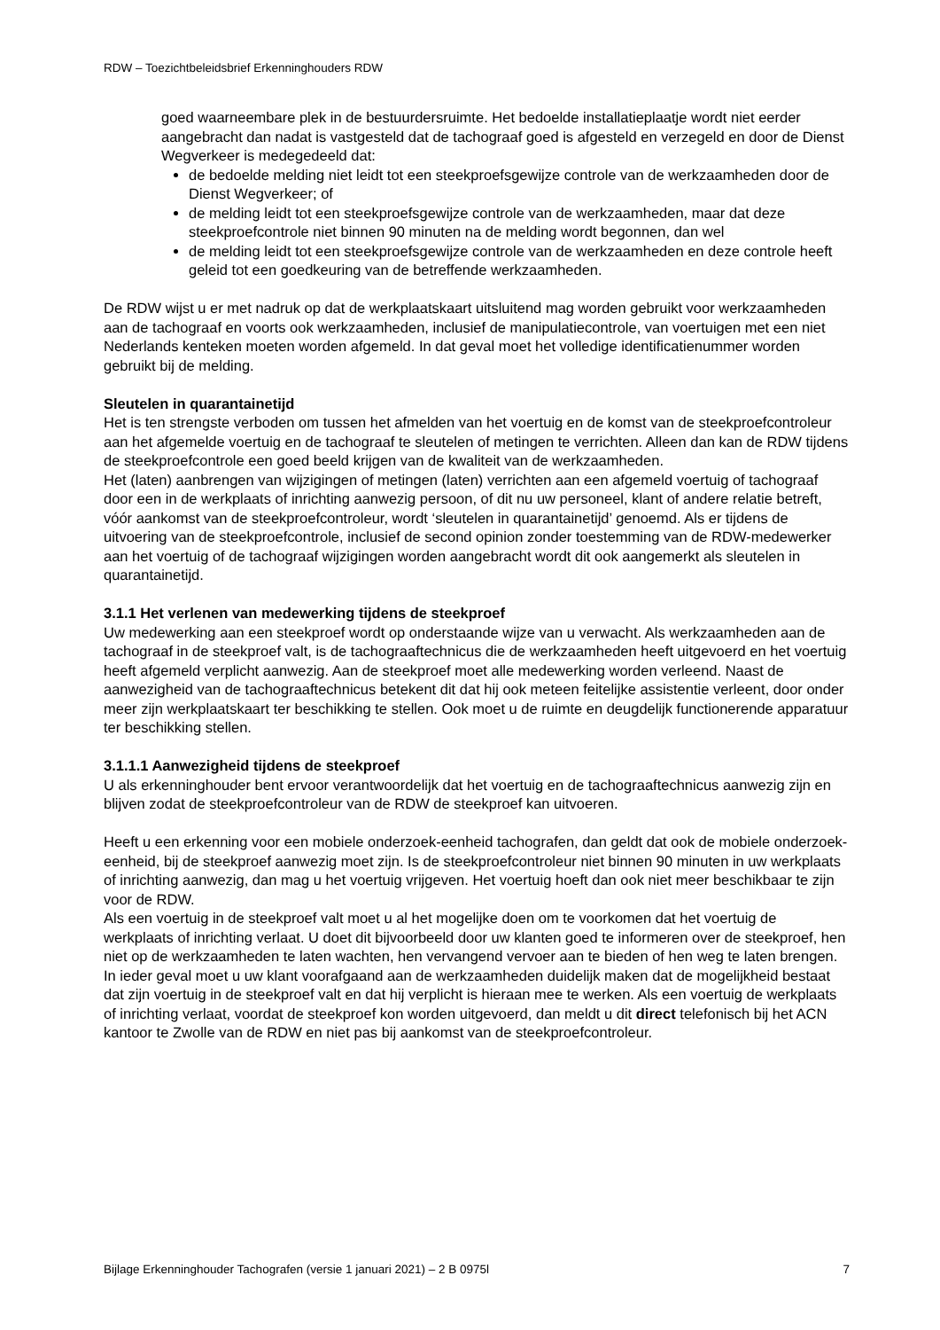RDW – Toezichtbeleidsbrief Erkenninghouders RDW
goed waarneembare plek in de bestuurdersruimte. Het bedoelde installatieplaatje wordt niet eerder aangebracht dan nadat is vastgesteld dat de tachograaf goed is afgesteld en verzegeld en door de Dienst Wegverkeer is medegedeeld dat:
de bedoelde melding niet leidt tot een steekproefsgewijze controle van de werkzaamheden door de Dienst Wegverkeer; of
de melding leidt tot een steekproefsgewijze controle van de werkzaamheden, maar dat deze steekproefcontrole niet binnen 90 minuten na de melding wordt begonnen, dan wel
de melding leidt tot een steekproefsgewijze controle van de werkzaamheden en deze controle heeft geleid tot een goedkeuring van de betreffende werkzaamheden.
De RDW wijst u er met nadruk op dat de werkplaatskaart uitsluitend mag worden gebruikt voor werkzaamheden aan de tachograaf en voorts ook werkzaamheden, inclusief de manipulatiecontrole, van voertuigen met een niet Nederlands kenteken moeten worden afgemeld. In dat geval moet het volledige identificatienummer worden gebruikt bij de melding.
Sleutelen in quarantainetijd
Het is ten strengste verboden om tussen het afmelden van het voertuig en de komst van de steekproefcontroleur aan het afgemelde voertuig en de tachograaf te sleutelen of metingen te verrichten. Alleen dan kan de RDW tijdens de steekproefcontrole een goed beeld krijgen van de kwaliteit van de werkzaamheden.
Het (laten) aanbrengen van wijzigingen of metingen (laten) verrichten aan een afgemeld voertuig of tachograaf door een in de werkplaats of inrichting aanwezig persoon, of dit nu uw personeel, klant of andere relatie betreft, vóór aankomst van de steekproefcontroleur, wordt ‘sleutelen in quarantainetijd’ genoemd. Als er tijdens de uitvoering van de steekproefcontrole, inclusief de second opinion zonder toestemming van de RDW-medewerker aan het voertuig of de tachograaf wijzigingen worden aangebracht wordt dit ook aangemerkt als sleutelen in quarantainetijd.
3.1.1 Het verlenen van medewerking tijdens de steekproef
Uw medewerking aan een steekproef wordt op onderstaande wijze van u verwacht. Als werkzaamheden aan de tachograaf in de steekproef valt, is de tachograaftechnicus die de werkzaamheden heeft uitgevoerd en het voertuig heeft afgemeld verplicht aanwezig. Aan de steekproef moet alle medewerking worden verleend. Naast de aanwezigheid van de tachograaftechnicus betekent dit dat hij ook meteen feitelijke assistentie verleent, door onder meer zijn werkplaatskaart ter beschikking te stellen. Ook moet u de ruimte en deugdelijk functionerende apparatuur ter beschikking stellen.
3.1.1.1 Aanwezigheid tijdens de steekproef
U als erkenninghouder bent ervoor verantwoordelijk dat het voertuig en de tachograaftechnicus aanwezig zijn en blijven zodat de steekproefcontroleur van de RDW de steekproef kan uitvoeren.
Heeft u een erkenning voor een mobiele onderzoek-eenheid tachografen, dan geldt dat ook de mobiele onderzoek-eenheid, bij de steekproef aanwezig moet zijn. Is de steekproefcontroleur niet binnen 90 minuten in uw werkplaats of inrichting aanwezig, dan mag u het voertuig vrijgeven. Het voertuig hoeft dan ook niet meer beschikbaar te zijn voor de RDW.
Als een voertuig in de steekproef valt moet u al het mogelijke doen om te voorkomen dat het voertuig de werkplaats of inrichting verlaat. U doet dit bijvoorbeeld door uw klanten goed te informeren over de steekproef, hen niet op de werkzaamheden te laten wachten, hen vervangend vervoer aan te bieden of hen weg te laten brengen. In ieder geval moet u uw klant voorafgaand aan de werkzaamheden duidelijk maken dat de mogelijkheid bestaat dat zijn voertuig in de steekproef valt en dat hij verplicht is hieraan mee te werken. Als een voertuig de werkplaats of inrichting verlaat, voordat de steekproef kon worden uitgevoerd, dan meldt u dit direct telefonisch bij het ACN kantoor te Zwolle van de RDW en niet pas bij aankomst van de steekproefcontroleur.
Bijlage Erkenninghouder Tachografen (versie 1 januari 2021) – 2 B 0975l 7